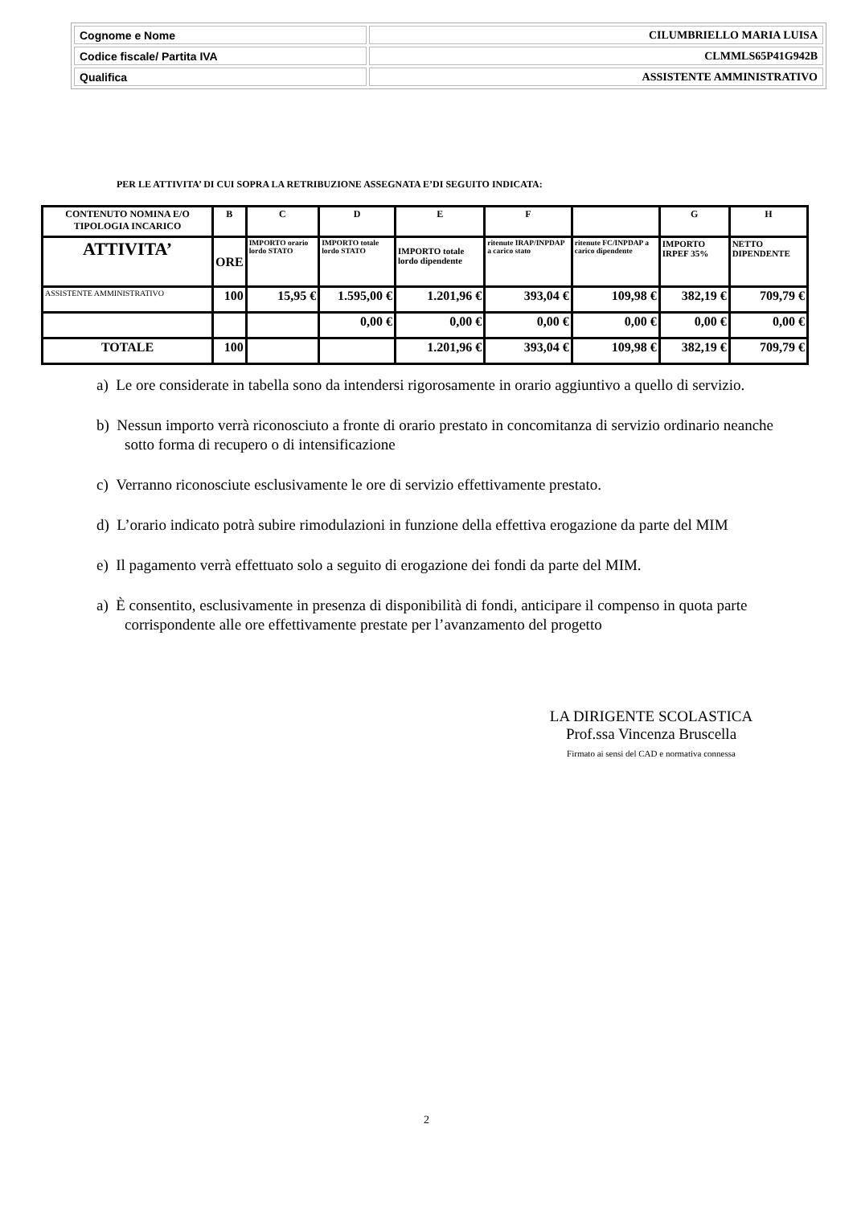| Cognome e Nome | CILUMBRIELLO MARIA LUISA |
| Codice fiscale/ Partita IVA | CLMMLS65P41G942B |
| Qualifica | ASSISTENTE AMMINISTRATIVO |
PER LE ATTIVITA’ DI CUI SOPRA LA RETRIBUZIONE ASSEGNATA E’DI SEGUITO INDICATA:
| CONTENUTO NOMINA E/O TIPOLOGIA INCARICO | B | C | D | E | F | | G | H |
| ATTIVITA’ | ORE | IMPORTO orario lordo STATO | IMPORTO totale lordo STATO | IMPORTO totale lordo dipendente | ritenute IRAP/INPDAP a carico stato | ritenute FC/INPDAP a carico dipendente | IMPORTO IRPEF 35% | NETTO DIPENDENTE |
| ASSISTENTE AMMINISTRATIVO | 100 | 15,95 € | 1.595,00 € | 1.201,96 € | 393,04 € | 109,98 € | 382,19 € | 709,79 € |
| | | | 0,00 € | 0,00 € | 0,00 € | 0,00 € | 0,00 € | 0,00 € |
| TOTALE | 100 | | | 1.201,96 € | 393,04 € | 109,98 € | 382,19 € | 709,79 € |
a) Le ore considerate in tabella sono da intendersi rigorosamente in orario aggiuntivo a quello di servizio.
b) Nessun importo verrà riconosciuto a fronte di orario prestato in concomitanza di servizio ordinario neanche sotto forma di recupero o di intensificazione
c) Verranno riconosciute esclusivamente le ore di servizio effettivamente prestato.
d) L’orario indicato potrà subire rimodulazioni in funzione della effettiva erogazione da parte del MIM
e) Il pagamento verrà effettuato solo a seguito di erogazione dei fondi da parte del MIM.
a) È consentito, esclusivamente in presenza di disponibilità di fondi, anticipare il compenso in quota parte corrispondente alle ore effettivamente prestate per l’avanzamento del progetto
LA DIRIGENTE SCOLASTICA
Prof.ssa Vincenza Bruscella
Firmato ai sensi del CAD e normativa connessa
2